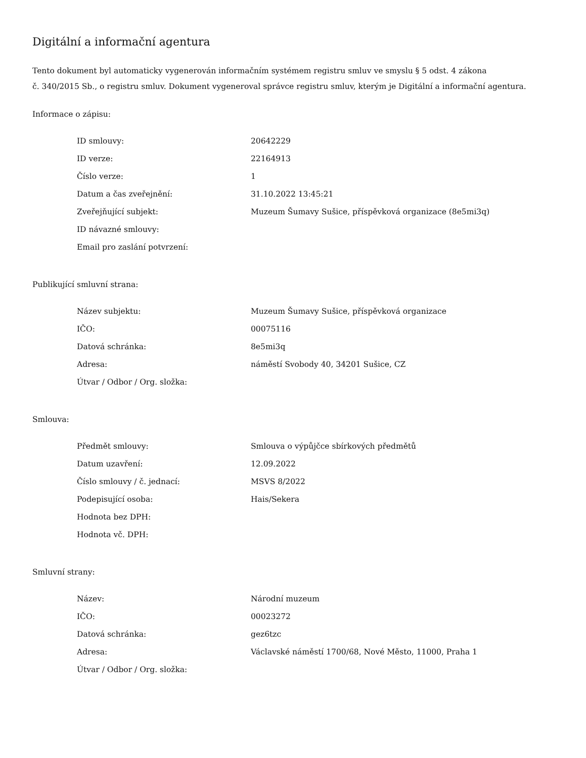Digitální a informační agentura
Tento dokument byl automaticky vygenerován informačním systémem registru smluv ve smyslu § 5 odst. 4 zákona
č. 340/2015 Sb., o registru smluv. Dokument vygeneroval správce registru smluv, kterým je Digitální a informační agentura.
Informace o zápisu:
| ID smlouvy: | 20642229 |
| ID verze: | 22164913 |
| Číslo verze: | 1 |
| Datum a čas zveřejnění: | 31.10.2022 13:45:21 |
| Zveřejňující subjekt: | Muzeum Šumavy Sušice, příspěvková organizace (8e5mi3q) |
| ID návazné smlouvy: | |
| Email pro zaslání potvrzení: | |
Publikující smluvní strana:
| Název subjektu: | Muzeum Šumavy Sušice, příspěvková organizace |
| IČO: | 00075116 |
| Datová schránka: | 8e5mi3q |
| Adresa: | náměstí Svobody 40, 34201 Sušice, CZ |
| Útvar / Odbor / Org. složka: | |
Smlouva:
| Předmět smlouvy: | Smlouva o výpůjčce sbírkových předmětů |
| Datum uzavření: | 12.09.2022 |
| Číslo smlouvy / č. jednací: | MSVS 8/2022 |
| Podepisující osoba: | Hais/Sekera |
| Hodnota bez DPH: | |
| Hodnota vč. DPH: | |
Smluvní strany:
| Název: | Národní muzeum |
| IČO: | 00023272 |
| Datová schránka: | gez6tzc |
| Adresa: | Václavské náměstí 1700/68, Nové Město, 11000, Praha 1 |
| Útvar / Odbor / Org. složka: | |